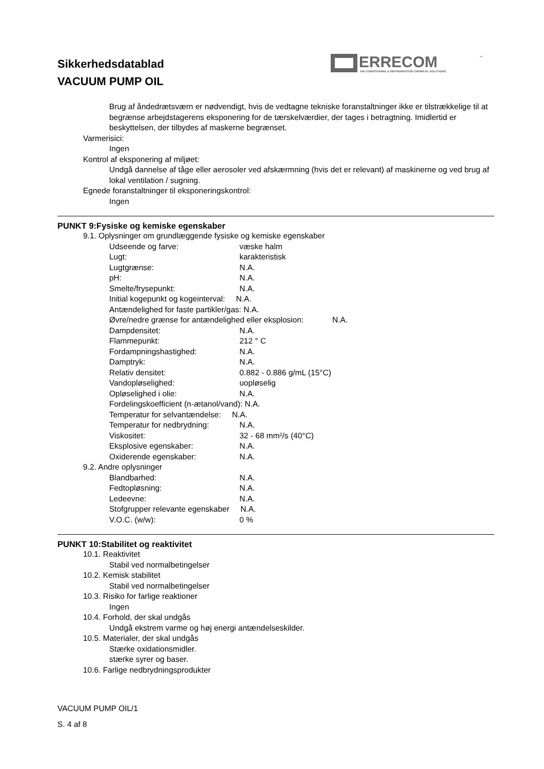Sikkerhedsdatablad
VACUUM PUMP OIL
ERRECOM
AIR CONDITIONING & REFRIGERATION CHEMICAL SOLUTIONS
™
Brug af åndedrætsværn er nødvendigt, hvis de vedtagne tekniske foranstaltninger ikke er tilstrækkelige til at begrænse arbejdstagerens eksponering for de tærskelværdier, der tages i betragtning. Imidlertid er beskyttelsen, der tilbydes af maskerne begrænset.
Varmerisici:
Ingen
Kontrol af eksponering af miljøet:
Undgå dannelse af tåge eller aerosoler ved afskærmning (hvis det er relevant) af maskinerne og ved brug af lokal ventilation / sugning.
Egnede foranstaltninger til eksponeringskontrol:
Ingen
PUNKT 9:Fysiske og kemiske egenskaber
9.1. Oplysninger om grundlæggende fysiske og kemiske egenskaber
Udseende og farve: væske halm
Lugt: karakteristisk
Lugtgrænse: N.A.
pH: N.A.
Smelte/frysepunkt: N.A.
Initial kogepunkt og kogeinterval: N.A.
Antændelighed for faste partikler/gas: N.A.
Øvre/nedre grænse for antændelighed eller eksplosion: N.A.
Dampdensitet: N.A.
Flammepunkt: 212 ° C
Fordampningshastighed: N.A.
Damptryk: N.A.
Relativ densitet: 0.882 - 0.886 g/mL (15°C)
Vandopløselighed: uopløselig
Opløselighed i olie: N.A.
Fordelingskoefficient (n-ætanol/vand): N.A.
Temperatur for selvantændelse: N.A.
Temperatur for nedbrydning: N.A.
Viskositet: 32 - 68 mm²/s (40°C)
Eksplosive egenskaber: N.A.
Oxiderende egenskaber: N.A.
9.2. Andre oplysninger
Blandbarhed: N.A.
Fedtopløsning: N.A.
Ledeevne: N.A.
Stofgrupper relevante egenskaber N.A.
V.O.C. (w/w): 0 %
PUNKT 10:Stabilitet og reaktivitet
10.1. Reaktivitet
Stabil ved normalbetingelser
10.2. Kemisk stabilitet
Stabil ved normalbetingelser
10.3. Risiko for farlige reaktioner
Ingen
10.4. Forhold, der skal undgås
Undgå ekstrem varme og høj energi antændelseskilder.
10.5. Materialer, der skal undgås
Stærke oxidationsmidler.
stærke syrer og baser.
10.6. Farlige nedbrydningsprodukter
VACUUM PUMP OIL/1
S. 4 af 8